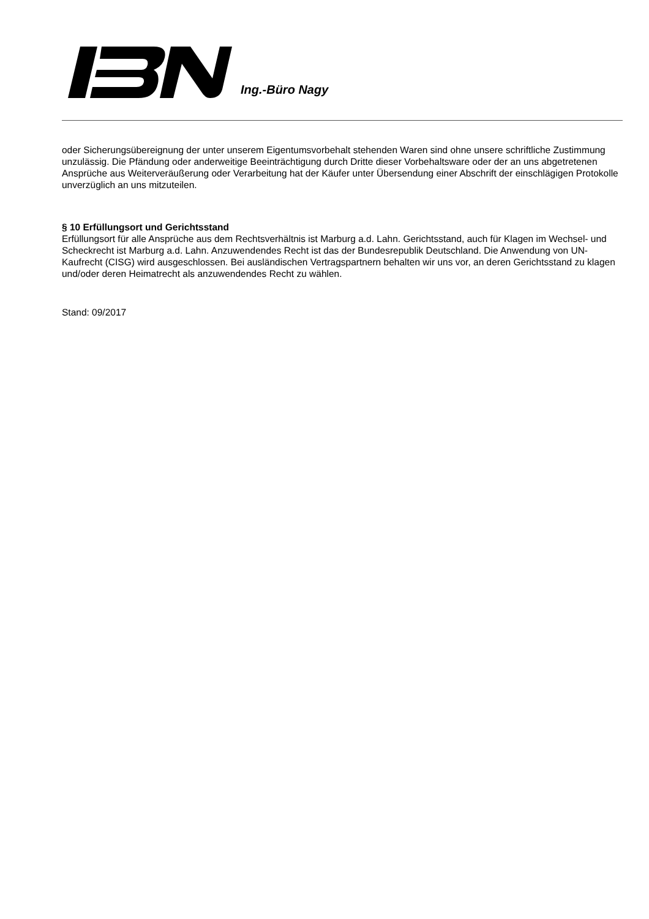Ing.-Büro Nagy
oder Sicherungsübereignung der unter unserem Eigentumsvorbehalt stehenden Waren sind ohne unsere schriftliche Zustimmung unzulässig. Die Pfändung oder anderweitige Beeinträchtigung durch Dritte dieser Vorbehaltsware oder der an uns abgetretenen Ansprüche aus Weiterveräußerung oder Verarbeitung hat der Käufer unter Übersendung einer Abschrift der einschlägigen Protokolle unverzüglich an uns mitzuteilen.
§ 10 Erfüllungsort und Gerichtsstand
Erfüllungsort für alle Ansprüche aus dem Rechtsverhältnis ist Marburg a.d. Lahn. Gerichtsstand, auch für Klagen im Wechsel- und Scheckrecht ist Marburg a.d. Lahn. Anzuwendendes Recht ist das der Bundesrepublik Deutschland. Die Anwendung von UN-Kaufrecht (CISG) wird ausgeschlossen. Bei ausländischen Vertragspartnern behalten wir uns vor, an deren Gerichtsstand zu klagen und/oder deren Heimatrecht als anzuwendendes Recht zu wählen.
Stand: 09/2017